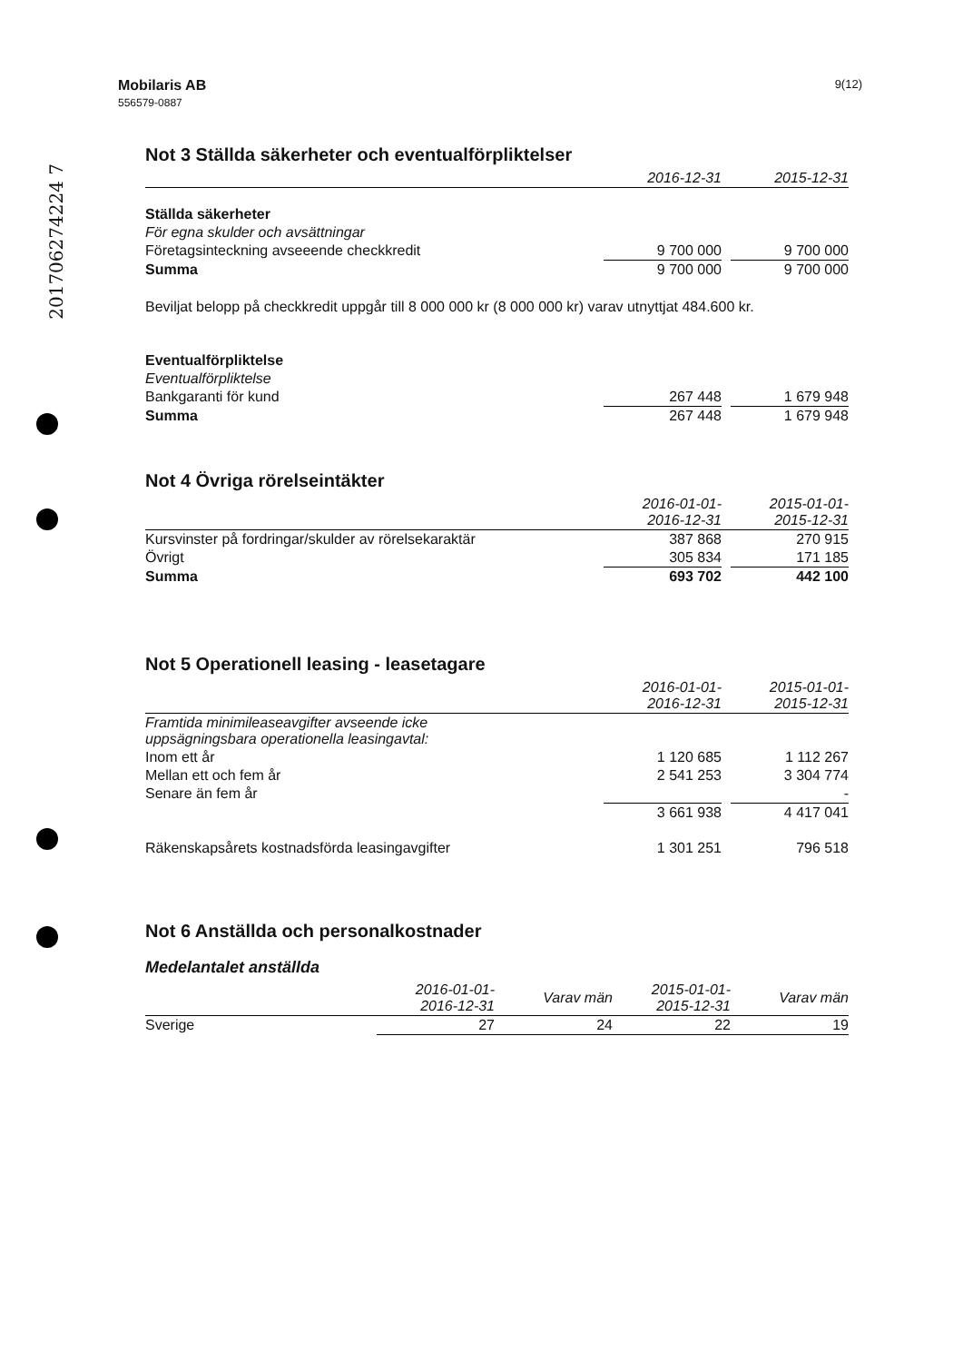201706274224 7
Mobilaris AB
556579-0887
9(12)
Not 3 Ställda säkerheter och eventualförpliktelser
| | 2016-12-31 | | 2015-12-31 |
| --- | --- | --- | --- |
| Ställda säkerheter | | | |
| För egna skulder och avsättningar | | | |
| Företagsinteckning avseeende checkkredit | 9 700 000 | | 9 700 000 |
| Summa | 9 700 000 | | 9 700 000 |
Beviljat belopp på checkkredit uppgår till 8 000 000 kr (8 000 000 kr) varav utnyttjat 484.600 kr.
| Eventualförpliktelse | | | |
| Eventualförpliktelse | | | |
| Bankgaranti för kund | 267 448 | | 1 679 948 |
| Summa | 267 448 | | 1 679 948 |
Not 4 Övriga rörelseintäkter
| | 2016-01-01- 2016-12-31 | | 2015-01-01- 2015-12-31 |
| --- | --- | --- | --- |
| Kursvinster på fordringar/skulder av rörelsekaraktär | 387 868 | | 270 915 |
| Övrigt | 305 834 | | 171 185 |
| Summa | 693 702 | | 442 100 |
Not 5 Operationell leasing - leasetagare
| | 2016-01-01- 2016-12-31 | | 2015-01-01- 2015-12-31 |
| --- | --- | --- | --- |
| Framtida minimileaseavgifter avseende icke uppsägningsbara operationella leasingavtal: | | | |
| Inom ett år | 1 120 685 | | 1 112 267 |
| Mellan ett och fem år | 2 541 253 | | 3 304 774 |
| Senare än fem år | | | - |
| | 3 661 938 | | 4 417 041 |
| Räkenskapsårets kostnadsförda leasingavgifter | 1 301 251 | | 796 518 |
Not 6 Anställda och personalkostnader
Medelantalet anställda
| | 2016-01-01- 2016-12-31 | Varav män | 2015-01-01- 2015-12-31 | Varav män |
| --- | --- | --- | --- | --- |
| Sverige | 27 | 24 | 22 | 19 |